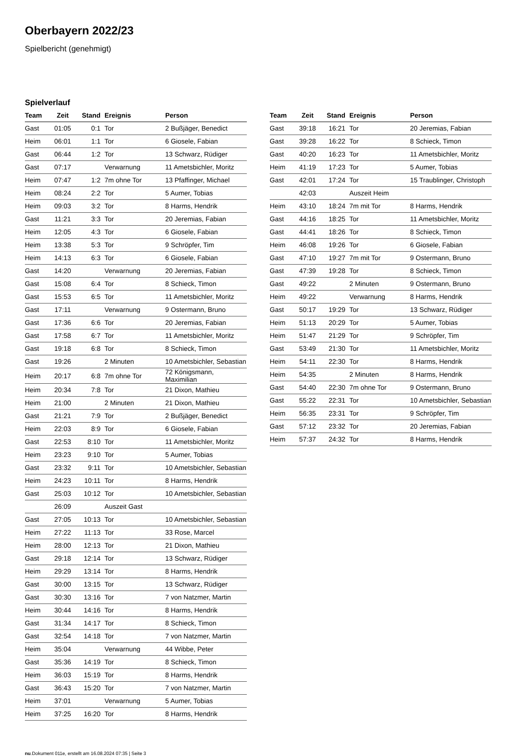Oberbayern 2022/23
Spielbericht (genehmigt)
Spielverlauf
| Team | Zeit | Stand | Ereignis | Person |
| --- | --- | --- | --- | --- |
| Gast | 01:05 | 0:1 | Tor | 2 Bußjäger, Benedict |
| Heim | 06:01 | 1:1 | Tor | 6 Giosele, Fabian |
| Gast | 06:44 | 1:2 | Tor | 13 Schwarz, Rüdiger |
| Gast | 07:17 | | Verwarnung | 11 Ametsbichler, Moritz |
| Heim | 07:47 | 1:2 | 7m ohne Tor | 13 Pfaffinger, Michael |
| Heim | 08:24 | 2:2 | Tor | 5 Aumer, Tobias |
| Heim | 09:03 | 3:2 | Tor | 8 Harms, Hendrik |
| Gast | 11:21 | 3:3 | Tor | 20 Jeremias, Fabian |
| Heim | 12:05 | 4:3 | Tor | 6 Giosele, Fabian |
| Heim | 13:38 | 5:3 | Tor | 9 Schröpfer, Tim |
| Heim | 14:13 | 6:3 | Tor | 6 Giosele, Fabian |
| Gast | 14:20 | | Verwarnung | 20 Jeremias, Fabian |
| Gast | 15:08 | 6:4 | Tor | 8 Schieck, Timon |
| Gast | 15:53 | 6:5 | Tor | 11 Ametsbichler, Moritz |
| Gast | 17:11 | | Verwarnung | 9 Ostermann, Bruno |
| Gast | 17:36 | 6:6 | Tor | 20 Jeremias, Fabian |
| Gast | 17:58 | 6:7 | Tor | 11 Ametsbichler, Moritz |
| Gast | 19:18 | 6:8 | Tor | 8 Schieck, Timon |
| Gast | 19:26 | | 2 Minuten | 10 Ametsbichler, Sebastian |
| Heim | 20:17 | 6:8 | 7m ohne Tor | 72 Königsmann, Maximilian |
| Heim | 20:34 | 7:8 | Tor | 21 Dixon, Mathieu |
| Heim | 21:00 | | 2 Minuten | 21 Dixon, Mathieu |
| Gast | 21:21 | 7:9 | Tor | 2 Bußjäger, Benedict |
| Heim | 22:03 | 8:9 | Tor | 6 Giosele, Fabian |
| Gast | 22:53 | 8:10 | Tor | 11 Ametsbichler, Moritz |
| Heim | 23:23 | 9:10 | Tor | 5 Aumer, Tobias |
| Gast | 23:32 | 9:11 | Tor | 10 Ametsbichler, Sebastian |
| Heim | 24:23 | 10:11 | Tor | 8 Harms, Hendrik |
| Gast | 25:03 | 10:12 | Tor | 10 Ametsbichler, Sebastian |
| | 26:09 | | Auszeit Gast | |
| Gast | 27:05 | 10:13 | Tor | 10 Ametsbichler, Sebastian |
| Heim | 27:22 | 11:13 | Tor | 33 Rose, Marcel |
| Heim | 28:00 | 12:13 | Tor | 21 Dixon, Mathieu |
| Gast | 29:18 | 12:14 | Tor | 13 Schwarz, Rüdiger |
| Heim | 29:29 | 13:14 | Tor | 8 Harms, Hendrik |
| Gast | 30:00 | 13:15 | Tor | 13 Schwarz, Rüdiger |
| Gast | 30:30 | 13:16 | Tor | 7 von Natzmer, Martin |
| Heim | 30:44 | 14:16 | Tor | 8 Harms, Hendrik |
| Gast | 31:34 | 14:17 | Tor | 8 Schieck, Timon |
| Gast | 32:54 | 14:18 | Tor | 7 von Natzmer, Martin |
| Heim | 35:04 | | Verwarnung | 44 Wibbe, Peter |
| Gast | 35:36 | 14:19 | Tor | 8 Schieck, Timon |
| Heim | 36:03 | 15:19 | Tor | 8 Harms, Hendrik |
| Gast | 36:43 | 15:20 | Tor | 7 von Natzmer, Martin |
| Heim | 37:01 | | Verwarnung | 5 Aumer, Tobias |
| Heim | 37:25 | 16:20 | Tor | 8 Harms, Hendrik |
| Team | Zeit | Stand | Ereignis | Person |
| --- | --- | --- | --- | --- |
| Gast | 39:18 | 16:21 | Tor | 20 Jeremias, Fabian |
| Gast | 39:28 | 16:22 | Tor | 8 Schieck, Timon |
| Gast | 40:20 | 16:23 | Tor | 11 Ametsbichler, Moritz |
| Heim | 41:19 | 17:23 | Tor | 5 Aumer, Tobias |
| Gast | 42:01 | 17:24 | Tor | 15 Traublinger, Christoph |
| | 42:03 | | Auszeit Heim | |
| Heim | 43:10 | 18:24 | 7m mit Tor | 8 Harms, Hendrik |
| Gast | 44:16 | 18:25 | Tor | 11 Ametsbichler, Moritz |
| Gast | 44:41 | 18:26 | Tor | 8 Schieck, Timon |
| Heim | 46:08 | 19:26 | Tor | 6 Giosele, Fabian |
| Gast | 47:10 | 19:27 | 7m mit Tor | 9 Ostermann, Bruno |
| Gast | 47:39 | 19:28 | Tor | 8 Schieck, Timon |
| Gast | 49:22 | | 2 Minuten | 9 Ostermann, Bruno |
| Heim | 49:22 | | Verwarnung | 8 Harms, Hendrik |
| Gast | 50:17 | 19:29 | Tor | 13 Schwarz, Rüdiger |
| Heim | 51:13 | 20:29 | Tor | 5 Aumer, Tobias |
| Heim | 51:47 | 21:29 | Tor | 9 Schröpfer, Tim |
| Gast | 53:49 | 21:30 | Tor | 11 Ametsbichler, Moritz |
| Heim | 54:11 | 22:30 | Tor | 8 Harms, Hendrik |
| Heim | 54:35 | | 2 Minuten | 8 Harms, Hendrik |
| Gast | 54:40 | 22:30 | 7m ohne Tor | 9 Ostermann, Bruno |
| Gast | 55:22 | 22:31 | Tor | 10 Ametsbichler, Sebastian |
| Heim | 56:35 | 23:31 | Tor | 9 Schröpfer, Tim |
| Gast | 57:12 | 23:32 | Tor | 20 Jeremias, Fabian |
| Heim | 57:37 | 24:32 | Tor | 8 Harms, Hendrik |
nu.Dokument 011e, erstellt am 16.08.2024 07:35 | Seite 3